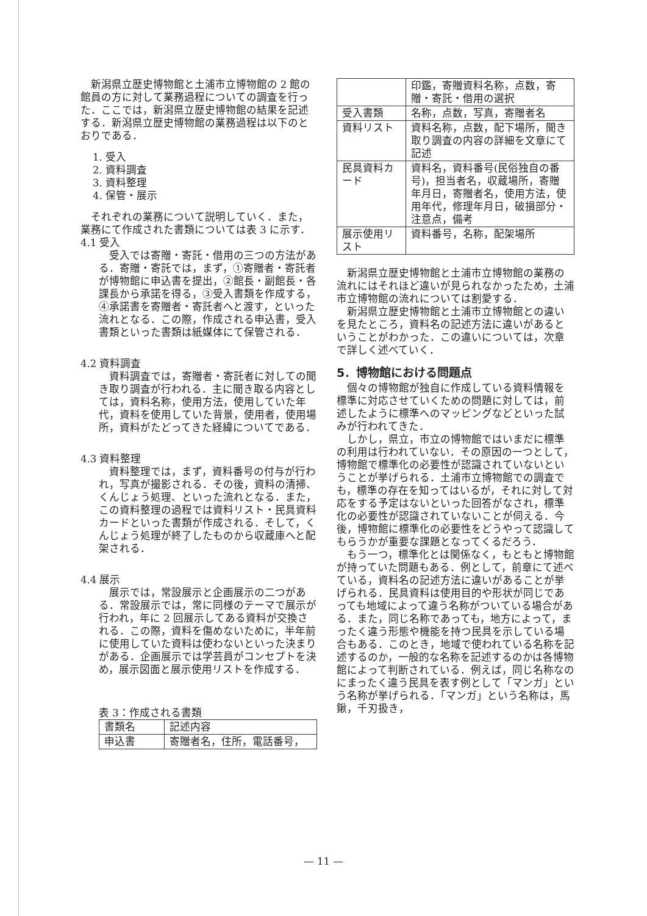新潟県立歴史博物館と土浦市立博物館の 2 館の館員の方に対して業務過程についての調査を行った．ここでは，新潟県立歴史博物館の結果を記述する．新潟県立歴史博物館の業務過程は以下のとおりである．
1. 受入
2. 資料調査
3. 資料整理
4. 保管・展示
それぞれの業務について説明していく．また，業務にて作成された書類については表 3 に示す．
4.1 受入
受入では寄贈・寄託・借用の三つの方法がある．寄贈・寄託では，まず，①寄贈者・寄託者が博物館に申込書を提出，②館長・副館長・各課長から承諾を得る，③受入書類を作成する，④承諾書を寄贈者・寄託者へと渡す，といった流れとなる．この際，作成される申込書，受入書類といった書類は紙媒体にて保管される．
4.2 資料調査
資料調査では，寄贈者・寄託者に対しての聞き取り調査が行われる．主に聞き取る内容としては，資料名称，使用方法，使用していた年代，資料を使用していた背景，使用者，使用場所，資料がたどってきた経緯についてである．
4.3 資料整理
資料整理では，まず，資料番号の付与が行われ，写真が撮影される．その後，資料の清掃、くんじょう処理、といった流れとなる．また，この資料整理の過程では資料リスト・民具資料カードといった書類が作成される．そして，くんじょう処理が終了したものから収蔵庫へと配架される．
4.4 展示
展示では，常設展示と企画展示の二つがある．常設展示では，常に同様のテーマで展示が行われ，年に 2 回展示してある資料が交換される．この際，資料を傷めないために，半年前に使用していた資料は使わないといった決まりがある．企画展示では学芸員がコンセプトを決め，展示図面と展示使用リストを作成する．
表 3：作成される書類
| 書類名 | 記述内容 |
| --- | --- |
| 申込書 | 寄贈者名，住所，電話番号， |
| | 印鑑，寄贈資料名称，点数，寄贈・寄託・借用の選択 |
| 受入書類 | 名称，点数，写真，寄贈者名 |
| 資料リスト | 資料名称，点数，配下場所，聞き取り調査の内容の詳細を文章にて記述 |
| 民具資料カード | 資料名，資料番号(民俗独自の番号)，担当者名，収蔵場所，寄贈年月日，寄贈者名，使用方法，使用年代，修理年月日，破損部分・注意点，備考 |
| 展示使用リスト | 資料番号，名称，配架場所 |
新潟県立歴史博物館と土浦市立博物館の業務の流れにはそれほど違いが見られなかったため，土浦市立博物館の流れについては割愛する．
新潟県立歴史博物館と土浦市立博物館との違いを見たところ，資料名の記述方法に違いがあるということがわかった．この違いについては，次章で詳しく述べていく．
5．博物館における問題点
個々の博物館が独自に作成している資料情報を標準に対応させていくための問題に対しては，前述したように標準へのマッピングなどといった試みが行われてきた．
しかし，県立，市立の博物館ではいまだに標準の利用は行われていない．その原因の一つとして，博物館で標準化の必要性が認識されていないということが挙げられる．土浦市立博物館での調査でも，標準の存在を知ってはいるが，それに対して対応をする予定はないといった回答がなされ，標準化の必要性が認識されていないことが伺える．今後，博物館に標準化の必要性をどうやって認識してもらうかが重要な課題となってくるだろう．
もう一つ，標準化とは関係なく，もともと博物館が持っていた問題もある．例として，前章にて述べている，資料名の記述方法に違いがあることが挙げられる．民具資料は使用目的や形状が同じであっても地域によって違う名称がついている場合がある．また，同じ名称であっても，地方によって，まったく違う形態や機能を持つ民具を示している場合もある．このとき，地域で使われている名称を記述するのか，一般的な名称を記述するのかは各博物館によって判断されている．例えば，同じ名称なのにまったく違う民具を表す例として「マンガ」という名称が挙げられる．「マンガ」という名称は，馬鍬，千刃扱き，
— 11 —